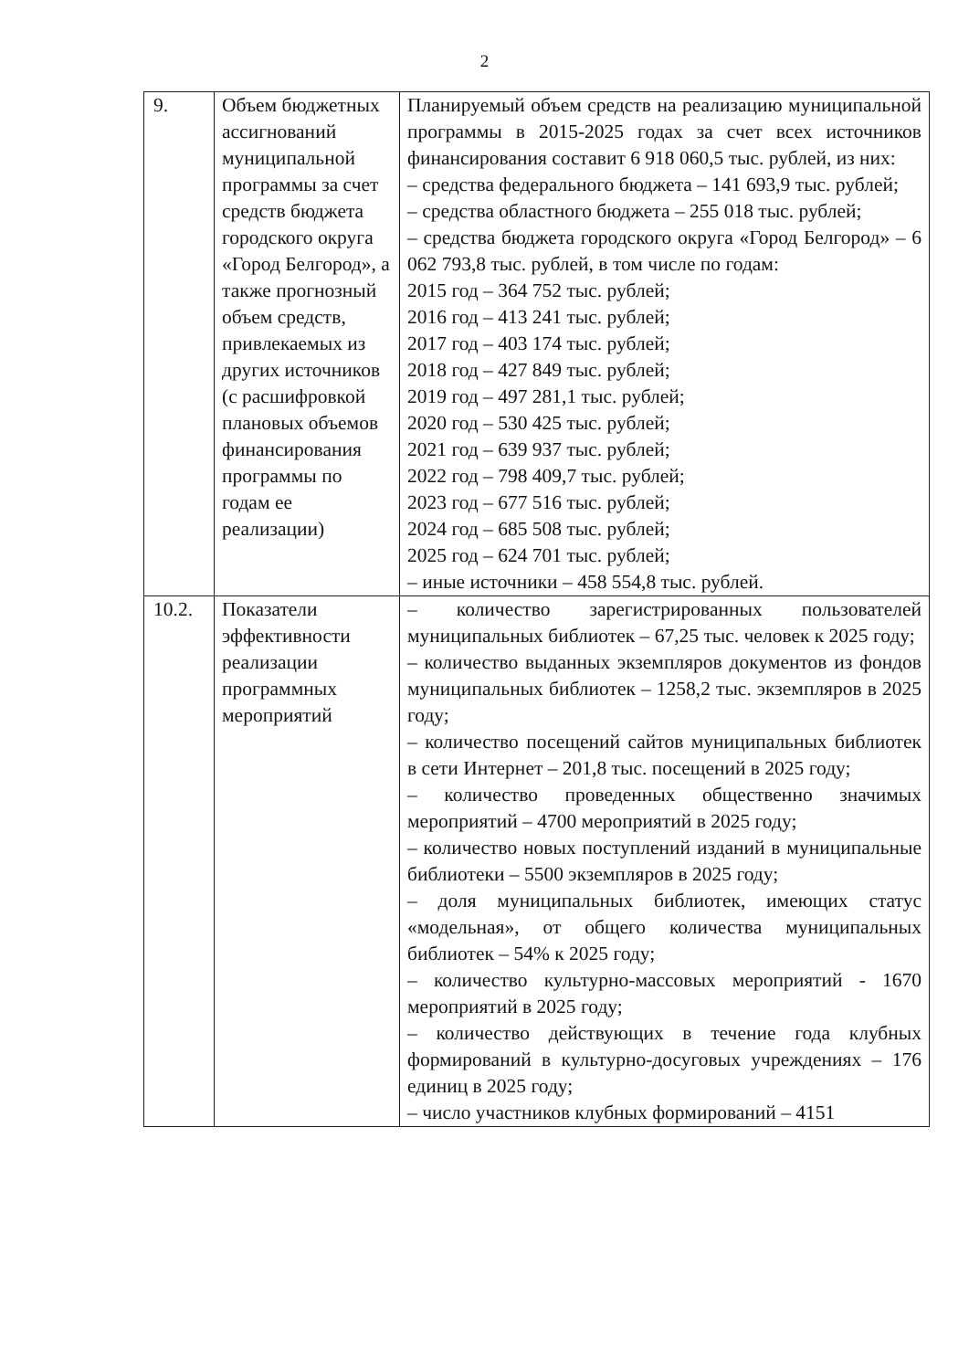2
| 9. | Объем бюджетных ассигнований муниципальной программы за счет средств бюджета городского округа «Город Белгород», а также прогнозный объем средств, привлекаемых из других источников (с расшифровкой плановых объемов финансирования программы по годам ее реализации) | Планируемый объем средств на реализацию муниципальной программы в 2015-2025 годах за счет всех источников финансирования составит 6 918 060,5 тыс. рублей, из них: – средства федерального бюджета – 141 693,9 тыс. рублей; – средства областного бюджета – 255 018 тыс. рублей; – средства бюджета городского округа «Город Белгород» – 6 062 793,8 тыс. рублей, в том числе по годам: 2015 год – 364 752 тыс. рублей; 2016 год – 413 241 тыс. рублей; 2017 год – 403 174 тыс. рублей; 2018 год – 427 849 тыс. рублей; 2019 год – 497 281,1 тыс. рублей; 2020 год – 530 425 тыс. рублей; 2021 год – 639 937 тыс. рублей; 2022 год – 798 409,7 тыс. рублей; 2023 год – 677 516 тыс. рублей; 2024 год – 685 508 тыс. рублей; 2025 год – 624 701 тыс. рублей; – иные источники – 458 554,8 тыс. рублей. |
| 10.2. | Показатели эффективности реализации программных мероприятий | – количество зарегистрированных пользователей муниципальных библиотек – 67,25 тыс. человек к 2025 году; – количество выданных экземпляров документов из фондов муниципальных библиотек – 1258,2 тыс. экземпляров в 2025 году; – количество посещений сайтов муниципальных библиотек в сети Интернет – 201,8 тыс. посещений в 2025 году; – количество проведенных общественно значимых мероприятий – 4700 мероприятий в 2025 году; – количество новых поступлений изданий в муниципальные библиотеки – 5500 экземпляров в 2025 году; – доля муниципальных библиотек, имеющих статус «модельная», от общего количества муниципальных библиотек – 54% к 2025 году; – количество культурно-массовых мероприятий - 1670 мероприятий в 2025 году; – количество действующих в течение года клубных формирований в культурно-досуговых учреждениях – 176 единиц в 2025 году; – число участников клубных формирований – 4151 |